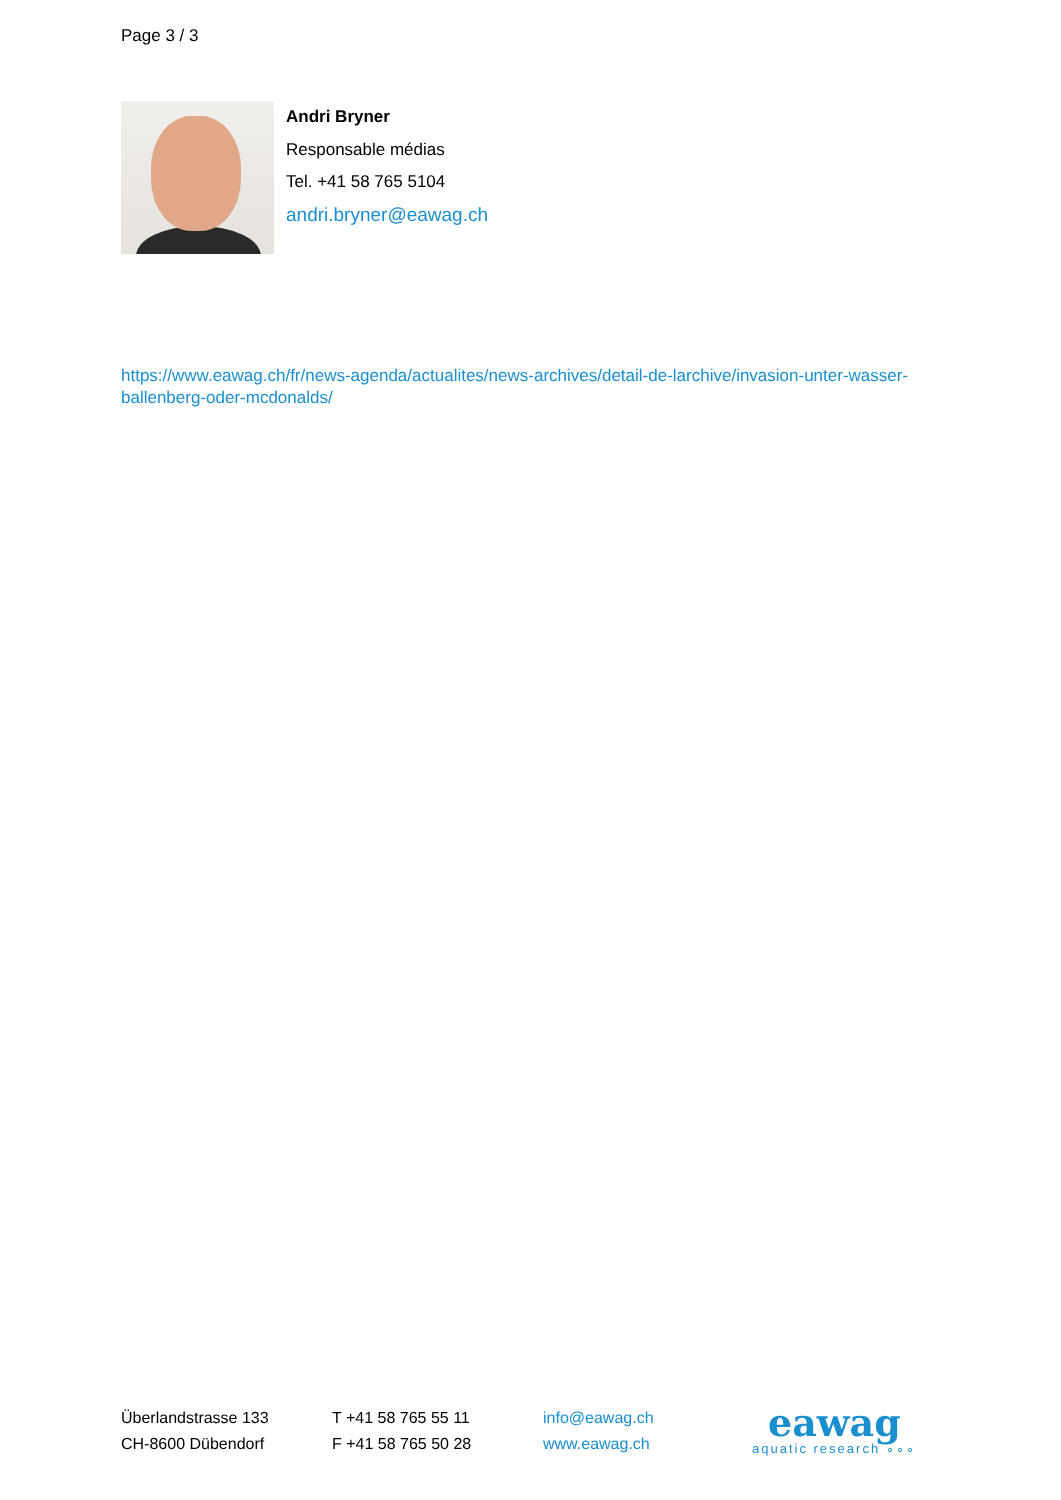Page 3 / 3
Andri Bryner
Responsable médias
Tel. +41 58 765 5104
andri.bryner@eawag.ch
https://www.eawag.ch/fr/news-agenda/actualites/news-archives/detail-de-larchive/invasion-unter-wasser-ballenberg-oder-mcdonalds/
Überlandstrasse 133
CH-8600 Dübendorf
T +41 58 765 55 11
F +41 58 765 50 28
info@eawag.ch
www.eawag.ch
eawag
aquatic research ∘∘∘